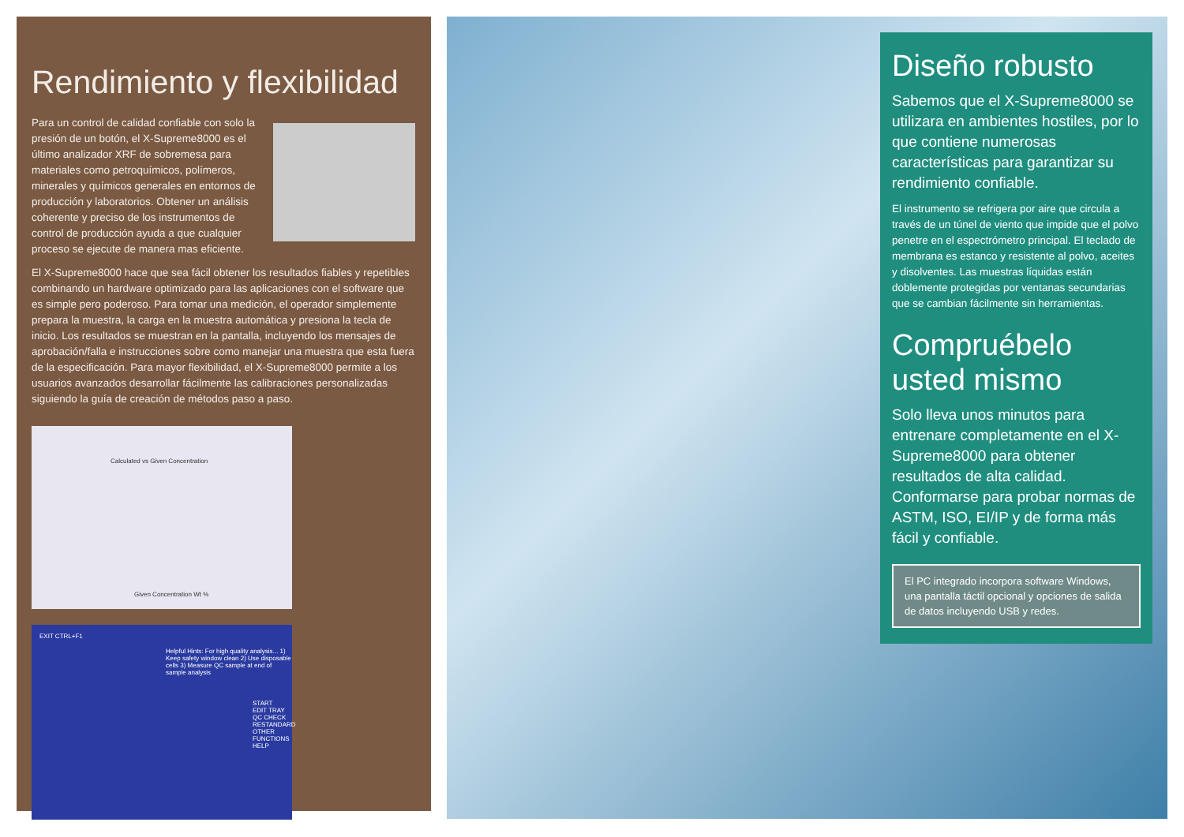Rendimiento y flexibilidad
Para un control de calidad confiable con solo la presión de un botón, el X-Supreme8000 es el último analizador XRF de sobremesa para materiales como petroquímicos, polímeros, minerales y químicos generales en entornos de producción y laboratorios. Obtener un análisis coherente y preciso de los instrumentos de control de producción ayuda a que cualquier proceso se ejecute de manera mas eficiente.
El X-Supreme8000 hace que sea fácil obtener los resultados fiables y repetibles combinando un hardware optimizado para las aplicaciones con el software que es simple pero poderoso. Para tomar una medición, el operador simplemente prepara la muestra, la carga en la muestra automática y presiona la tecla de inicio. Los resultados se muestran en la pantalla, incluyendo los mensajes de aprobación/falla e instrucciones sobre como manejar una muestra que esta fuera de la especificación. Para mayor flexibilidad, el X-Supreme8000 permite a los usuarios avanzados desarrollar fácilmente las calibraciones personalizadas siguiendo la guía de creación de métodos paso a paso.
Calculated vs Given Concentration
Given Concentration Wt %
EXIT CTRL+F1
Helpful Hints: For high quality analysis... 1) Keep safety window clean 2) Use disposable cells 3) Measure QC sample at end of sample analysis
START
EDIT TRAY
QC CHECK
RESTANDARD
OTHER FUNCTIONS
HELP
Diseño robusto
Sabemos que el X-Supreme8000 se utilizara en ambientes hostiles, por lo que contiene numerosas características para garantizar su rendimiento confiable.
El instrumento se refrigera por aire que circula a través de un túnel de viento que impide que el polvo penetre en el espectrómetro principal. El teclado de membrana es estanco y resistente al polvo, aceites y disolventes. Las muestras líquidas están doblemente protegidas por ventanas secundarias que se cambian fácilmente sin herramientas.
Compruébelo usted mismo
Solo lleva unos minutos para entrenare completamente en el X-Supreme8000 para obtener resultados de alta calidad. Conformarse para probar normas de ASTM, ISO, EI/IP y de forma más fácil y confiable.
El PC integrado incorpora software Windows, una pantalla táctil opcional y opciones de salida de datos incluyendo USB y redes.